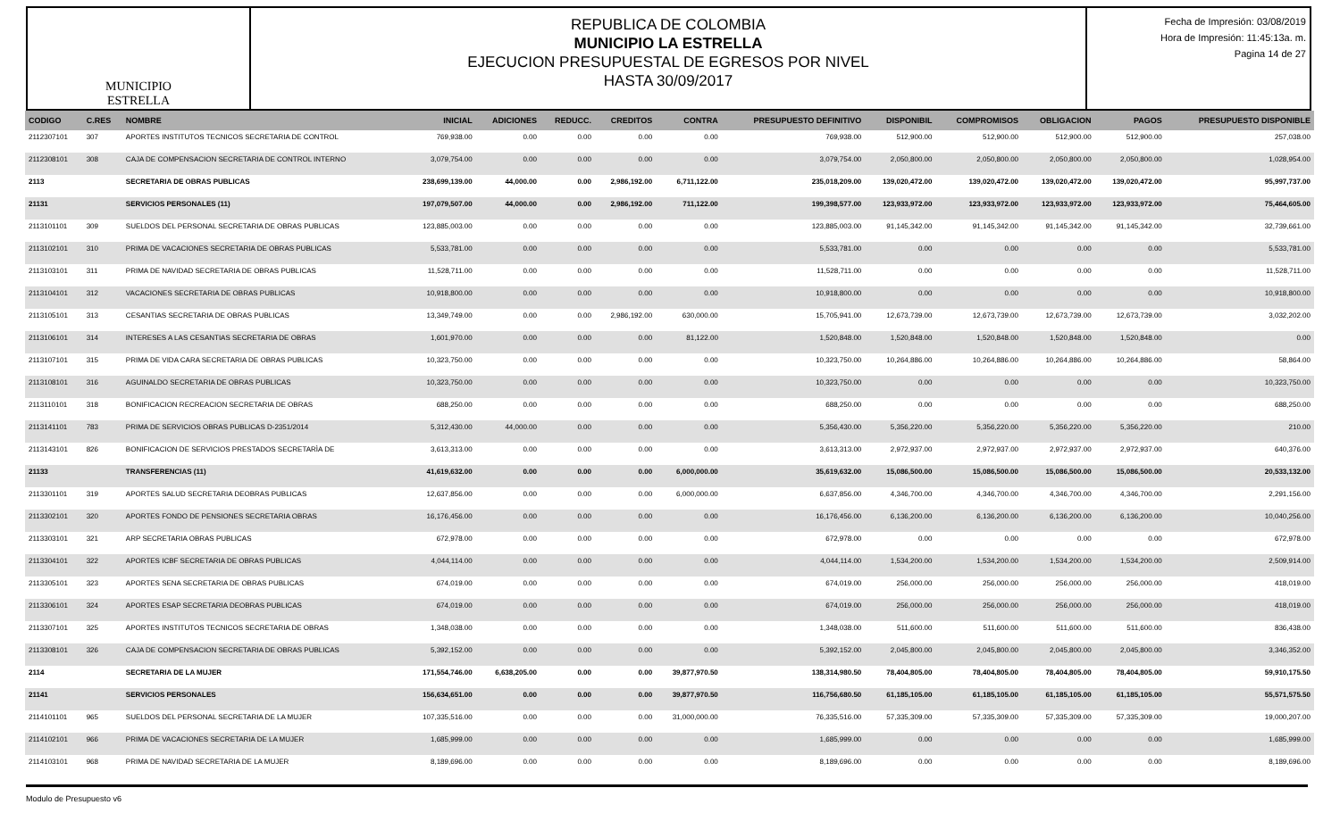MUNICIPIO
ESTRELLA
REPUBLICA DE COLOMBIA
MUNICIPIO LA ESTRELLA
EJECUCION PRESUPUESTAL DE EGRESOS POR NIVEL
HASTA 30/09/2017
Fecha de Impresión: 03/08/2019
Hora de Impresión: 11:45:13a. m.
Pagina 14 de 27
| CODIGO | C.RES | NOMBRE | INICIAL | ADICIONES | REDUCC. | CREDITOS | CONTRA | PRESUPUESTO DEFINITIVO | DISPONIBIL | COMPROMISOS | OBLIGACION | PAGOS | PRESUPUESTO DISPONIBLE |
| --- | --- | --- | --- | --- | --- | --- | --- | --- | --- | --- | --- | --- | --- |
| 2112307101 | 307 | APORTES INSTITUTOS TECNICOS SECRETARIA DE CONTROL | 769,938.00 | 0.00 | 0.00 | 0.00 | 0.00 | 769,938.00 | 512,900.00 | 512,900.00 | 512,900.00 | 512,900.00 | 257,038.00 |
| 2112308101 | 308 | CAJA DE COMPENSACION SECRETARIA DE CONTROL INTERNO | 3,079,754.00 | 0.00 | 0.00 | 0.00 | 0.00 | 3,079,754.00 | 2,050,800.00 | 2,050,800.00 | 2,050,800.00 | 2,050,800.00 | 1,028,954.00 |
| 2113 | | SECRETARIA DE OBRAS PUBLICAS | 238,699,139.00 | 44,000.00 | 0.00 | 2,986,192.00 | 6,711,122.00 | 235,018,209.00 | 139,020,472.00 | 139,020,472.00 | 139,020,472.00 | 139,020,472.00 | 95,997,737.00 |
| 21131 | | SERVICIOS PERSONALES (11) | 197,079,507.00 | 44,000.00 | 0.00 | 2,986,192.00 | 711,122.00 | 199,398,577.00 | 123,933,972.00 | 123,933,972.00 | 123,933,972.00 | 123,933,972.00 | 75,464,605.00 |
| 2113101101 | 309 | SUELDOS DEL PERSONAL SECRETARIA DE OBRAS PUBLICAS | 123,885,003.00 | 0.00 | 0.00 | 0.00 | 0.00 | 123,885,003.00 | 91,145,342.00 | 91,145,342.00 | 91,145,342.00 | 91,145,342.00 | 32,739,661.00 |
| 2113102101 | 310 | PRIMA DE VACACIONES SECRETARIA DE OBRAS PUBLICAS | 5,533,781.00 | 0.00 | 0.00 | 0.00 | 0.00 | 5,533,781.00 | 0.00 | 0.00 | 0.00 | 0.00 | 5,533,781.00 |
| 2113103101 | 311 | PRIMA DE NAVIDAD SECRETARIA DE OBRAS PUBLICAS | 11,528,711.00 | 0.00 | 0.00 | 0.00 | 0.00 | 11,528,711.00 | 0.00 | 0.00 | 0.00 | 0.00 | 11,528,711.00 |
| 2113104101 | 312 | VACACIONES SECRETARIA DE OBRAS PUBLICAS | 10,918,800.00 | 0.00 | 0.00 | 0.00 | 0.00 | 10,918,800.00 | 0.00 | 0.00 | 0.00 | 0.00 | 10,918,800.00 |
| 2113105101 | 313 | CESANTIAS SECRETARIA DE OBRAS PUBLICAS | 13,349,749.00 | 0.00 | 0.00 | 2,986,192.00 | 630,000.00 | 15,705,941.00 | 12,673,739.00 | 12,673,739.00 | 12,673,739.00 | 12,673,739.00 | 3,032,202.00 |
| 2113106101 | 314 | INTERESES A LAS CESANTIAS SECRETARIA DE OBRAS | 1,601,970.00 | 0.00 | 0.00 | 0.00 | 81,122.00 | 1,520,848.00 | 1,520,848.00 | 1,520,848.00 | 1,520,848.00 | 1,520,848.00 | 0.00 |
| 2113107101 | 315 | PRIMA DE VIDA CARA SECRETARIA DE OBRAS PUBLICAS | 10,323,750.00 | 0.00 | 0.00 | 0.00 | 0.00 | 10,323,750.00 | 10,264,886.00 | 10,264,886.00 | 10,264,886.00 | 10,264,886.00 | 58,864.00 |
| 2113108101 | 316 | AGUINALDO SECRETARIA DE OBRAS PUBLICAS | 10,323,750.00 | 0.00 | 0.00 | 0.00 | 0.00 | 10,323,750.00 | 0.00 | 0.00 | 0.00 | 0.00 | 10,323,750.00 |
| 2113110101 | 318 | BONIFICACION RECREACION SECRETARIA DE OBRAS | 688,250.00 | 0.00 | 0.00 | 0.00 | 0.00 | 688,250.00 | 0.00 | 0.00 | 0.00 | 0.00 | 688,250.00 |
| 2113141101 | 783 | PRIMA DE SERVICIOS OBRAS PUBLICAS D-2351/2014 | 5,312,430.00 | 44,000.00 | 0.00 | 0.00 | 0.00 | 5,356,430.00 | 5,356,220.00 | 5,356,220.00 | 5,356,220.00 | 5,356,220.00 | 210.00 |
| 2113143101 | 826 | BONIFICACION DE SERVICIOS PRESTADOS SECRETARÌA DE | 3,613,313.00 | 0.00 | 0.00 | 0.00 | 0.00 | 3,613,313.00 | 2,972,937.00 | 2,972,937.00 | 2,972,937.00 | 2,972,937.00 | 640,376.00 |
| 21133 | | TRANSFERENCIAS (11) | 41,619,632.00 | 0.00 | 0.00 | 0.00 | 6,000,000.00 | 35,619,632.00 | 15,086,500.00 | 15,086,500.00 | 15,086,500.00 | 15,086,500.00 | 20,533,132.00 |
| 2113301101 | 319 | APORTES SALUD SECRETARIA DEOBRAS PUBLICAS | 12,637,856.00 | 0.00 | 0.00 | 0.00 | 6,000,000.00 | 6,637,856.00 | 4,346,700.00 | 4,346,700.00 | 4,346,700.00 | 4,346,700.00 | 2,291,156.00 |
| 2113302101 | 320 | APORTES FONDO DE PENSIONES SECRETARIA OBRAS | 16,176,456.00 | 0.00 | 0.00 | 0.00 | 0.00 | 16,176,456.00 | 6,136,200.00 | 6,136,200.00 | 6,136,200.00 | 6,136,200.00 | 10,040,256.00 |
| 2113303101 | 321 | ARP SECRETARIA OBRAS PUBLICAS | 672,978.00 | 0.00 | 0.00 | 0.00 | 0.00 | 672,978.00 | 0.00 | 0.00 | 0.00 | 0.00 | 672,978.00 |
| 2113304101 | 322 | APORTES ICBF SECRETARIA DE OBRAS PUBLICAS | 4,044,114.00 | 0.00 | 0.00 | 0.00 | 0.00 | 4,044,114.00 | 1,534,200.00 | 1,534,200.00 | 1,534,200.00 | 1,534,200.00 | 2,509,914.00 |
| 2113305101 | 323 | APORTES SENA SECRETARIA DE OBRAS PUBLICAS | 674,019.00 | 0.00 | 0.00 | 0.00 | 0.00 | 674,019.00 | 256,000.00 | 256,000.00 | 256,000.00 | 256,000.00 | 418,019.00 |
| 2113306101 | 324 | APORTES ESAP SECRETARIA DEOBRAS PUBLICAS | 674,019.00 | 0.00 | 0.00 | 0.00 | 0.00 | 674,019.00 | 256,000.00 | 256,000.00 | 256,000.00 | 256,000.00 | 418,019.00 |
| 2113307101 | 325 | APORTES INSTITUTOS TECNICOS SECRETARIA DE OBRAS | 1,348,038.00 | 0.00 | 0.00 | 0.00 | 0.00 | 1,348,038.00 | 511,600.00 | 511,600.00 | 511,600.00 | 511,600.00 | 836,438.00 |
| 2113308101 | 326 | CAJA DE COMPENSACION SECRETARIA DE OBRAS PUBLICAS | 5,392,152.00 | 0.00 | 0.00 | 0.00 | 0.00 | 5,392,152.00 | 2,045,800.00 | 2,045,800.00 | 2,045,800.00 | 2,045,800.00 | 3,346,352.00 |
| 2114 | | SECRETARIA DE LA MUJER | 171,554,746.00 | 6,638,205.00 | 0.00 | 0.00 | 39,877,970.50 | 138,314,980.50 | 78,404,805.00 | 78,404,805.00 | 78,404,805.00 | 78,404,805.00 | 59,910,175.50 |
| 21141 | | SERVICIOS PERSONALES | 156,634,651.00 | 0.00 | 0.00 | 0.00 | 39,877,970.50 | 116,756,680.50 | 61,185,105.00 | 61,185,105.00 | 61,185,105.00 | 61,185,105.00 | 55,571,575.50 |
| 2114101101 | 965 | SUELDOS DEL PERSONAL SECRETARIA DE LA MUJER | 107,335,516.00 | 0.00 | 0.00 | 0.00 | 31,000,000.00 | 76,335,516.00 | 57,335,309.00 | 57,335,309.00 | 57,335,309.00 | 57,335,309.00 | 19,000,207.00 |
| 2114102101 | 966 | PRIMA DE VACACIONES SECRETARIA DE LA MUJER | 1,685,999.00 | 0.00 | 0.00 | 0.00 | 0.00 | 1,685,999.00 | 0.00 | 0.00 | 0.00 | 0.00 | 1,685,999.00 |
| 2114103101 | 968 | PRIMA DE NAVIDAD SECRETARIA DE LA MUJER | 8,189,696.00 | 0.00 | 0.00 | 0.00 | 0.00 | 8,189,696.00 | 0.00 | 0.00 | 0.00 | 0.00 | 8,189,696.00 |
Modulo de Presupuesto v6